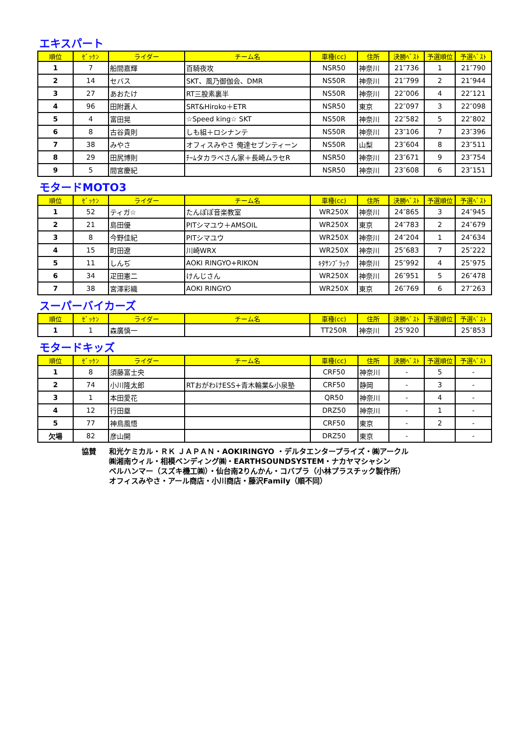エキスパート
| 順位 | ｾﾞｯｹﾝ | ライダー | チーム名 | 車種(cc) | 住所 | 決勝ﾍﾞｽﾄ | 予選順位 | 予選ﾍﾞｽﾄ |
| --- | --- | --- | --- | --- | --- | --- | --- | --- |
| 1 | 7 | 船間嘉輝 | 百騎夜攻 | NSR50 | 神奈川 | 21″736 | 1 | 21″790 |
| 2 | 14 | セバス | SKT、風乃御伽会、DMR | NS50R | 神奈川 | 21″799 | 2 | 21″944 |
| 3 | 27 | あおたけ | RT三股素裏半 | NS50R | 神奈川 | 22″006 | 4 | 22″121 |
| 4 | 96 | 田附蒼人 | SRT&Hiroko＋ETR | NSR50 | 東京 | 22″097 | 3 | 22″098 |
| 5 | 4 | 富田晃 | ☆Speed king☆ SKT | NS50R | 神奈川 | 22″582 | 5 | 22″802 |
| 6 | 8 | 古谷貴則 | しも組＋ロシナンテ | NS50R | 神奈川 | 23″106 | 7 | 23″396 |
| 7 | 38 | みやさ | オフィスみやさ 俺達セブンティーン | NS50R | 山梨 | 23″604 | 8 | 23″511 |
| 8 | 29 | 田尻博則 | ﾁｰﾑタカラベさん家＋長崎ムラセR | NSR50 | 神奈川 | 23″671 | 9 | 23″754 |
| 9 | 5 | 間宮慶紀 | | NSR50 | 神奈川 | 23″608 | 6 | 23″151 |
モタードMOTO3
| 順位 | ｾﾞｯｹﾝ | ライダー | チーム名 | 車種(cc) | 住所 | 決勝ﾍﾞｽﾄ | 予選順位 | 予選ﾍﾞｽﾄ |
| --- | --- | --- | --- | --- | --- | --- | --- | --- |
| 1 | 52 | ティガ☆ | たんぽぽ音楽教室 | WR250X | 神奈川 | 24″865 | 3 | 24″945 |
| 2 | 21 | 島田優 | PITシマユウ＋AMSOIL | WR250X | 東京 | 24″783 | 2 | 24″679 |
| 3 | 8 | 今野佳紀 | PITシマユウ | WR250X | 神奈川 | 24″204 | 1 | 24″634 |
| 4 | 15 | 町田遼 | 川崎WRX | WR250X | 神奈川 | 25″683 | 7 | 25″222 |
| 5 | 11 | しんぢ | AOKI RINGYO+RIKON | ｷﾀｻﾝﾌﾞﾗｯｸ | 神奈川 | 25″992 | 4 | 25″975 |
| 6 | 34 | 疋田憲二 | けんじさん | WR250X | 神奈川 | 26″951 | 5 | 26″478 |
| 7 | 38 | 宮澤彩織 | AOKI RINGYO | WR250X | 東京 | 26″769 | 6 | 27″263 |
スーパーバイカーズ
| 順位 | ｾﾞｯｹﾝ | ライダー | チーム名 | 車種(cc) | 住所 | 決勝ﾍﾞｽﾄ | 予選順位 | 予選ﾍﾞｽﾄ |
| --- | --- | --- | --- | --- | --- | --- | --- | --- |
| 1 | 1 | 森廣慎一 | | TT250R | 神奈川 | 25″920 | | 25″853 |
モタードキッズ
| 順位 | ｾﾞｯｹﾝ | ライダー | チーム名 | 車種(cc) | 住所 | 決勝ﾍﾞｽﾄ | 予選順位 | 予選ﾍﾞｽﾄ |
| --- | --- | --- | --- | --- | --- | --- | --- | --- |
| 1 | 8 | 須藤富士央 | | CRF50 | 神奈川 | - | 5 | - |
| 2 | 74 | 小川隆太郎 | RTおがわけESS+青木輪業&小泉塾 | CRF50 | 静岡 | - | 3 | - |
| 3 | 1 | 本田愛花 | | QR50 | 神奈川 | - | 4 | - |
| 4 | 12 | 行田塁 | | DRZ50 | 神奈川 | - | 1 | - |
| 5 | 77 | 神鳥風悟 | | CRF50 | 東京 | - | 2 | - |
| 欠場 | 82 | 彦山開 | | DRZ50 | 東京 | - | | - |
協賛 和光ケミカル・ＲＫ ＪＡＰＡＮ・AOKIRINGYO ・デルタエンタープライズ・㈱アークル
㈱湘南ウィル・相模ベンディング㈱・EARTHSOUNDSYSTEM・ナカヤマシャシン
ベルハンマー（スズキ機工㈱）・仙台南2りんかん・コバプラ（小林プラスチック製作所）
オフィスみやさ・アール商店・小川商店・藤沢Family（順不同）